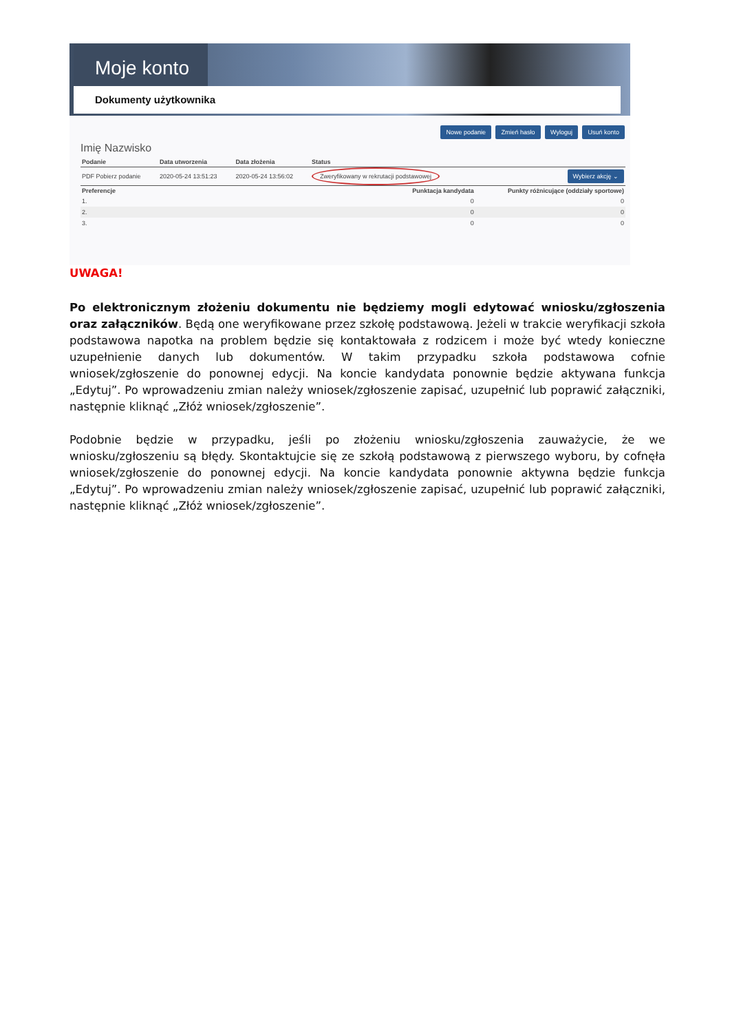Moje konto
Dokumenty użytkownika
Nowe podanie Zmień hasło Wyloguj Usuń konto
Imię Nazwisko
| Podanie | Data utworzenia | Data złożenia | Status | |
| --- | --- | --- | --- | --- |
| PDF Pobierz podanie | 2020-05-24 13:51:23 | 2020-05-24 13:56:02 | Zweryfikowany w rekrutacji podstawowej | Wybierz akcję ⌄ |
| Preferencje | | | Punktacja kandydata | Punkty różnicujące (oddziały sportowe) |
| 1. | | | 0 | 0 |
| 2. | | | 0 | 0 |
| 3. | | | 0 | 0 |
UWAGA!
Po elektronicznym złożeniu dokumentu nie będziemy mogli edytować wniosku/zgłoszenia oraz załączników. Będą one weryfikowane przez szkołę podstawową. Jeżeli w trakcie weryfikacji szkoła podstawowa napotka na problem będzie się kontaktowała z rodzicem i może być wtedy konieczne uzupełnienie danych lub dokumentów. W takim przypadku szkoła podstawowa cofnie wniosek/zgłoszenie do ponownej edycji. Na koncie kandydata ponownie będzie aktywana funkcja „Edytuj”. Po wprowadzeniu zmian należy wniosek/zgłoszenie zapisać, uzupełnić lub poprawić załączniki, następnie kliknąć „Złóż wniosek/zgłoszenie”.
Podobnie będzie w przypadku, jeśli po złożeniu wniosku/zgłoszenia zauważycie, że we wniosku/zgłoszeniu są błędy. Skontaktujcie się ze szkołą podstawową z pierwszego wyboru, by cofnęła wniosek/zgłoszenie do ponownej edycji. Na koncie kandydata ponownie aktywna będzie funkcja „Edytuj”. Po wprowadzeniu zmian należy wniosek/zgłoszenie zapisać, uzupełnić lub poprawić załączniki, następnie kliknąć „Złóż wniosek/zgłoszenie”.